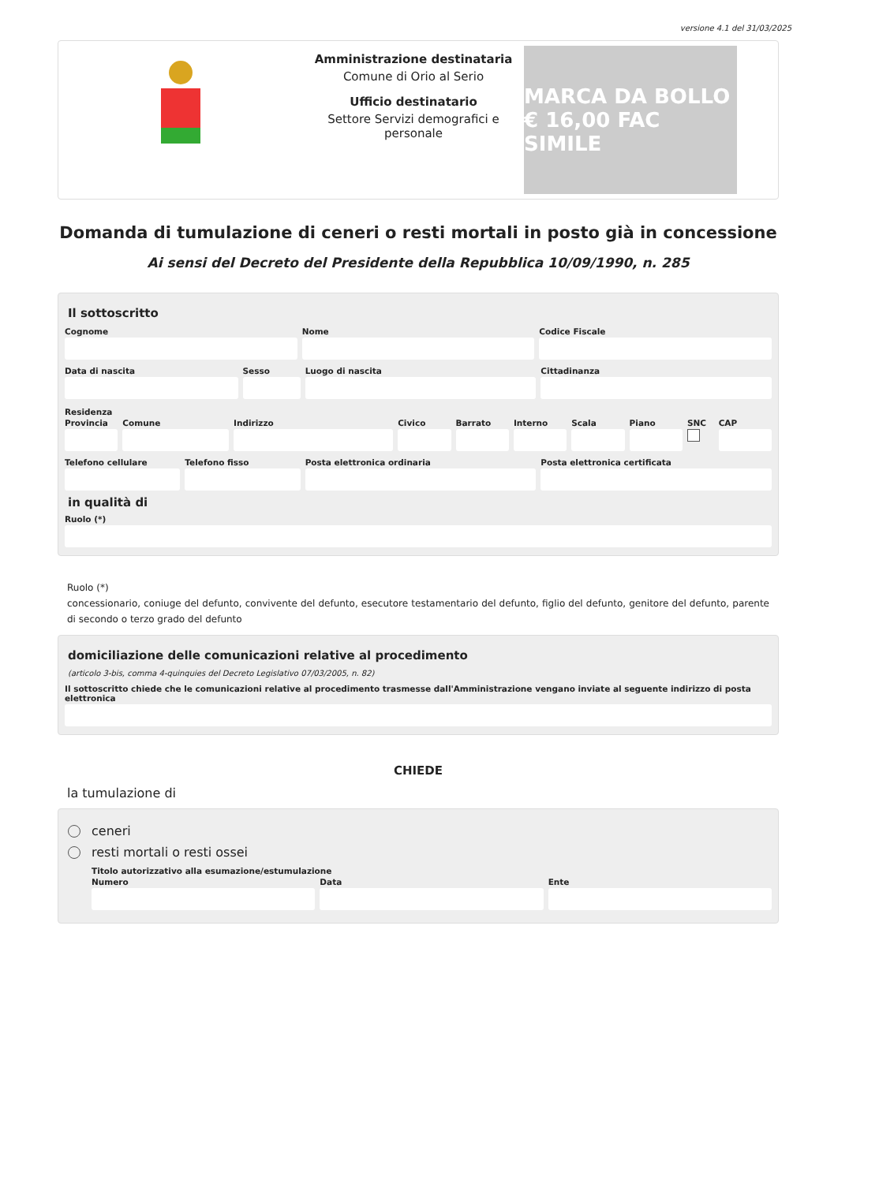versione 4.1 del 31/03/2025
Amministrazione destinataria
Comune di Orio al Serio
Ufficio destinatario
Settore Servizi demografici e personale
MARCA DA BOLLO € 16,00 FAC SIMILE
Domanda di tumulazione di ceneri o resti mortali in posto già in concessione
Ai sensi del Decreto del Presidente della Repubblica 10/09/1990, n. 285
Il sottoscritto
Cognome Nome Codice Fiscale
Data di nascita Sesso Luogo di nascita Cittadinanza
Residenza
Provincia Comune Indirizzo Civico Barrato Interno Scala Piano SNC CAP
Telefono cellulare Telefono fisso Posta elettronica ordinaria Posta elettronica certificata
in qualità di
Ruolo (*)
Ruolo (*)
concessionario, coniuge del defunto, convivente del defunto, esecutore testamentario del defunto, figlio del defunto, genitore del defunto, parente di secondo o terzo grado del defunto
domiciliazione delle comunicazioni relative al procedimento
(articolo 3-bis, comma 4-quinquies del Decreto Legislativo 07/03/2005, n. 82)
Il sottoscritto chiede che le comunicazioni relative al procedimento trasmesse dall'Amministrazione vengano inviate al seguente indirizzo di posta elettronica
CHIEDE
la tumulazione di
ceneri
resti mortali o resti ossei
Titolo autorizzativo alla esumazione/estumulazione
Numero Data Ente